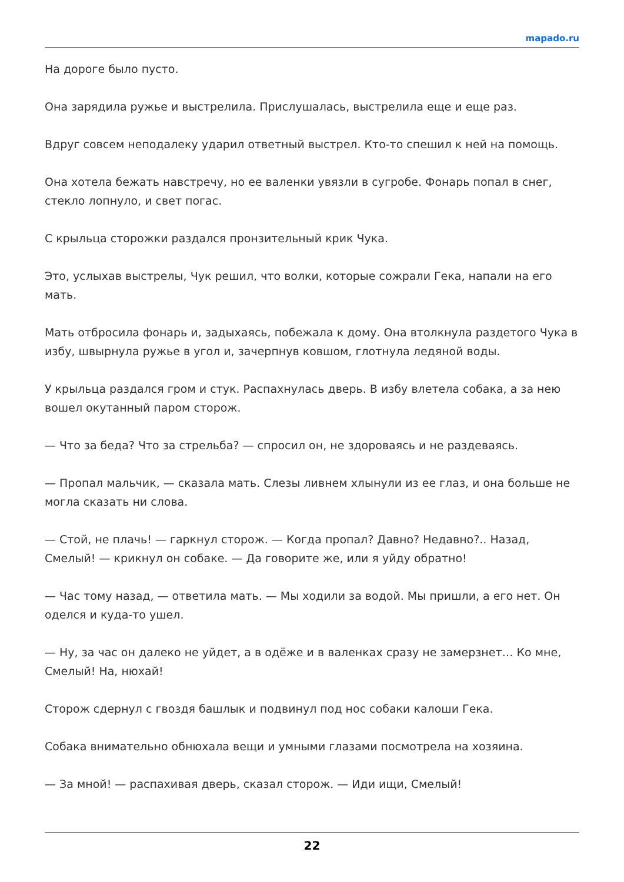mapado.ru
На дороге было пусто.
Она зарядила ружье и выстрелила. Прислушалась, выстрелила еще и еще раз.
Вдруг совсем неподалеку ударил ответный выстрел. Кто-то спешил к ней на помощь.
Она хотела бежать навстречу, но ее валенки увязли в сугробе. Фонарь попал в снег, стекло лопнуло, и свет погас.
С крыльца сторожки раздался пронзительный крик Чука.
Это, услыхав выстрелы, Чук решил, что волки, которые сожрали Гека, напали на его мать.
Мать отбросила фонарь и, задыхаясь, побежала к дому. Она втолкнула раздетого Чука в избу, швырнула ружье в угол и, зачерпнув ковшом, глотнула ледяной воды.
У крыльца раздался гром и стук. Распахнулась дверь. В избу влетела собака, а за нею вошел окутанный паром сторож.
— Что за беда? Что за стрельба? — спросил он, не здороваясь и не раздеваясь.
— Пропал мальчик, — сказала мать. Слезы ливнем хлынули из ее глаз, и она больше не могла сказать ни слова.
— Стой, не плачь! — гаркнул сторож. — Когда пропал? Давно? Недавно?.. Назад, Смелый! — крикнул он собаке. — Да говорите же, или я уйду обратно!
— Час тому назад, — ответила мать. — Мы ходили за водой. Мы пришли, а его нет. Он оделся и куда-то ушел.
— Ну, за час он далеко не уйдет, а в одёже и в валенках сразу не замерзнет… Ко мне, Смелый! На, нюхай!
Сторож сдернул с гвоздя башлык и подвинул под нос собаки калоши Гека.
Собака внимательно обнюхала вещи и умными глазами посмотрела на хозяина.
— За мной! — распахивая дверь, сказал сторож. — Иди ищи, Смелый!
22